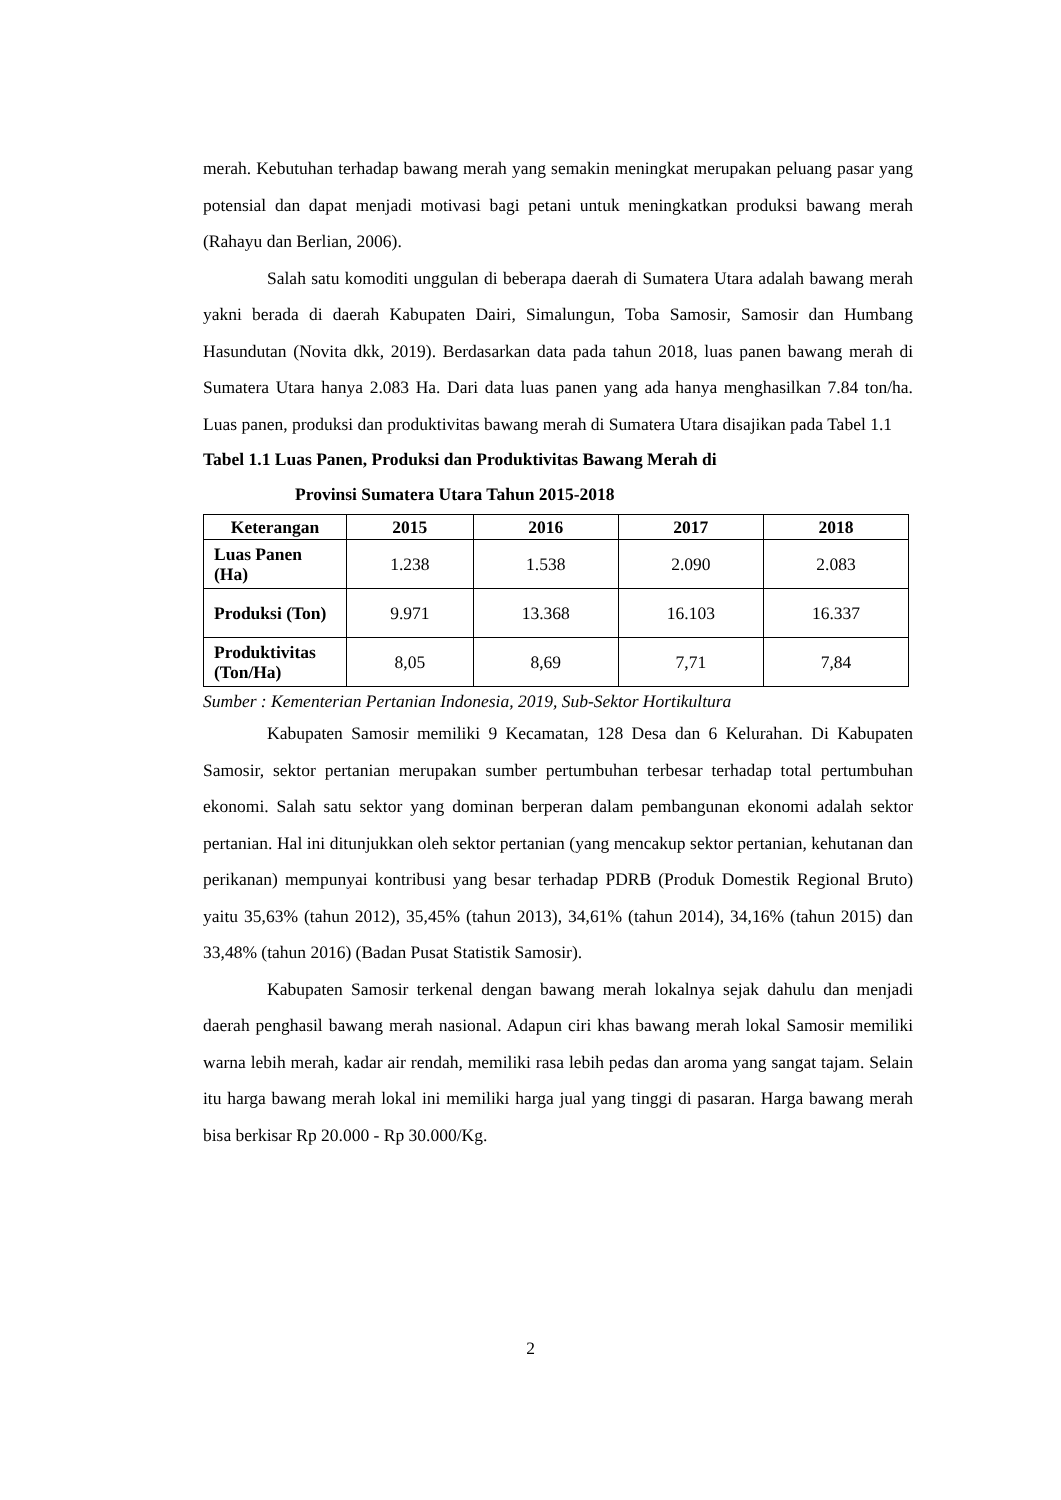merah. Kebutuhan terhadap bawang merah yang semakin meningkat merupakan peluang pasar yang potensial dan dapat menjadi motivasi bagi petani untuk meningkatkan produksi bawang merah (Rahayu dan Berlian, 2006).
Salah satu komoditi unggulan di beberapa daerah di Sumatera Utara adalah bawang merah yakni berada di daerah Kabupaten Dairi, Simalungun, Toba Samosir, Samosir dan Humbang Hasundutan (Novita dkk, 2019). Berdasarkan data pada tahun 2018, luas panen bawang merah di Sumatera Utara hanya 2.083 Ha. Dari data luas panen yang ada hanya menghasilkan 7.84 ton/ha. Luas panen, produksi dan produktivitas bawang merah di Sumatera Utara disajikan pada Tabel 1.1
Tabel 1.1 Luas Panen, Produksi dan Produktivitas Bawang Merah di
Provinsi Sumatera Utara Tahun 2015-2018
| Keterangan | 2015 | 2016 | 2017 | 2018 |
| --- | --- | --- | --- | --- |
| Luas Panen (Ha) | 1.238 | 1.538 | 2.090 | 2.083 |
| Produksi (Ton) | 9.971 | 13.368 | 16.103 | 16.337 |
| Produktivitas (Ton/Ha) | 8,05 | 8,69 | 7,71 | 7,84 |
Sumber : Kementerian Pertanian Indonesia, 2019, Sub-Sektor Hortikultura
Kabupaten Samosir memiliki 9 Kecamatan, 128 Desa dan 6 Kelurahan. Di Kabupaten Samosir, sektor pertanian merupakan sumber pertumbuhan terbesar terhadap total pertumbuhan ekonomi. Salah satu sektor yang dominan berperan dalam pembangunan ekonomi adalah sektor pertanian. Hal ini ditunjukkan oleh sektor pertanian (yang mencakup sektor pertanian, kehutanan dan perikanan) mempunyai kontribusi yang besar terhadap PDRB (Produk Domestik Regional Bruto) yaitu 35,63% (tahun 2012), 35,45% (tahun 2013), 34,61% (tahun 2014), 34,16% (tahun 2015) dan 33,48% (tahun 2016) (Badan Pusat Statistik Samosir).
Kabupaten Samosir terkenal dengan bawang merah lokalnya sejak dahulu dan menjadi daerah penghasil bawang merah nasional. Adapun ciri khas bawang merah lokal Samosir memiliki warna lebih merah, kadar air rendah, memiliki rasa lebih pedas dan aroma yang sangat tajam. Selain itu harga bawang merah lokal ini memiliki harga jual yang tinggi di pasaran. Harga bawang merah bisa berkisar Rp 20.000 - Rp 30.000/Kg.
2